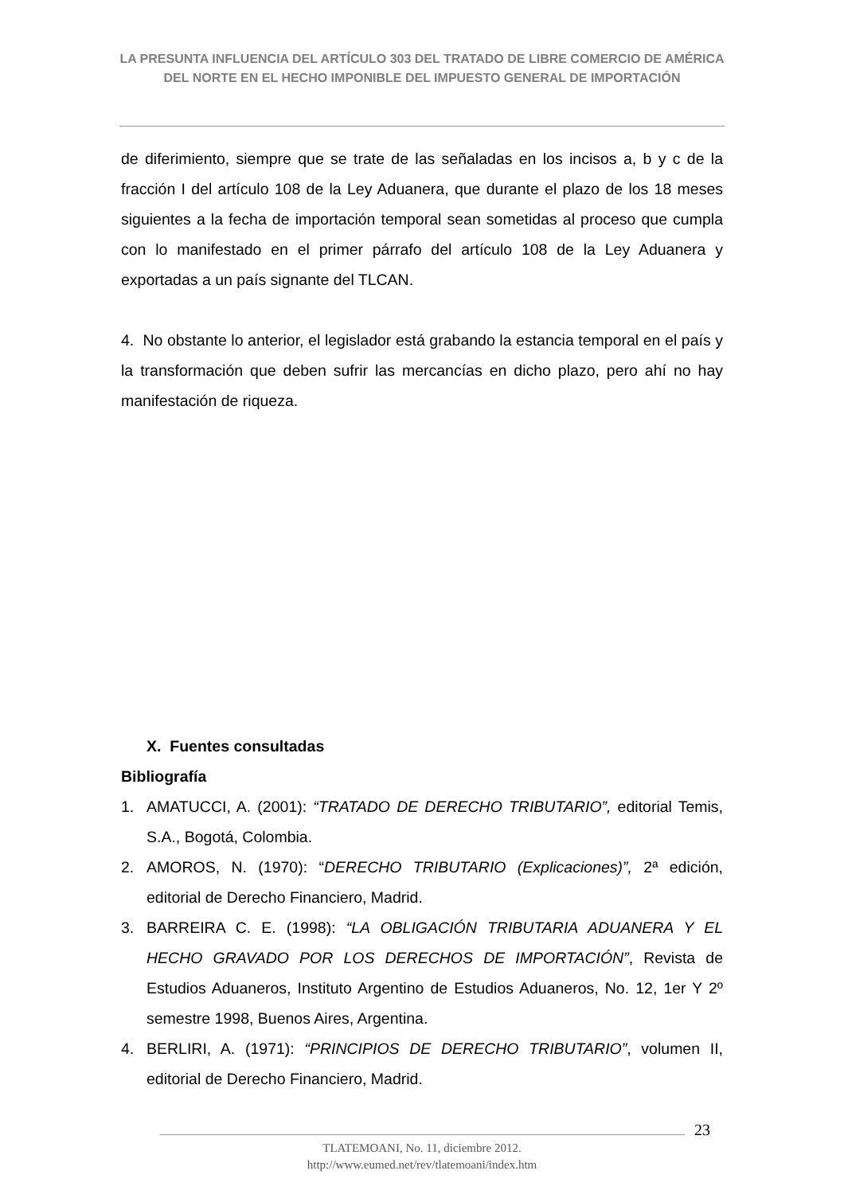LA PRESUNTA INFLUENCIA DEL ARTÍCULO 303 DEL TRATADO DE LIBRE COMERCIO DE AMÉRICA DEL NORTE EN EL HECHO IMPONIBLE DEL IMPUESTO GENERAL DE IMPORTACIÓN
de diferimiento, siempre que se trate de las señaladas en los incisos a, b y c de la fracción I del artículo 108 de la Ley Aduanera, que durante el plazo de los 18 meses siguientes a la fecha de importación temporal sean sometidas al proceso que cumpla con lo manifestado en el primer párrafo del artículo 108 de la Ley Aduanera y exportadas a un país signante del TLCAN.
4. No obstante lo anterior, el legislador está grabando la estancia temporal en el país y la transformación que deben sufrir las mercancías en dicho plazo, pero ahí no hay manifestación de riqueza.
X. Fuentes consultadas
Bibliografía
1. AMATUCCI, A. (2001): “TRATADO DE DERECHO TRIBUTARIO”, editorial Temis, S.A., Bogotá, Colombia.
2. AMOROS, N. (1970): “DERECHO TRIBUTARIO (Explicaciones)”, 2ª edición, editorial de Derecho Financiero, Madrid.
3. BARREIRA C. E. (1998): “LA OBLIGACIÓN TRIBUTARIA ADUANERA Y EL HECHO GRAVADO POR LOS DERECHOS DE IMPORTACIÓN”, Revista de Estudios Aduaneros, Instituto Argentino de Estudios Aduaneros, No. 12, 1er Y 2º semestre 1998, Buenos Aires, Argentina.
4. BERLIRI, A. (1971): “PRINCIPIOS DE DERECHO TRIBUTARIO”, volumen II, editorial de Derecho Financiero, Madrid.
23
TLATEMOANI, No. 11, diciembre 2012.
http://www.eumed.net/rev/tlatemoani/index.htm